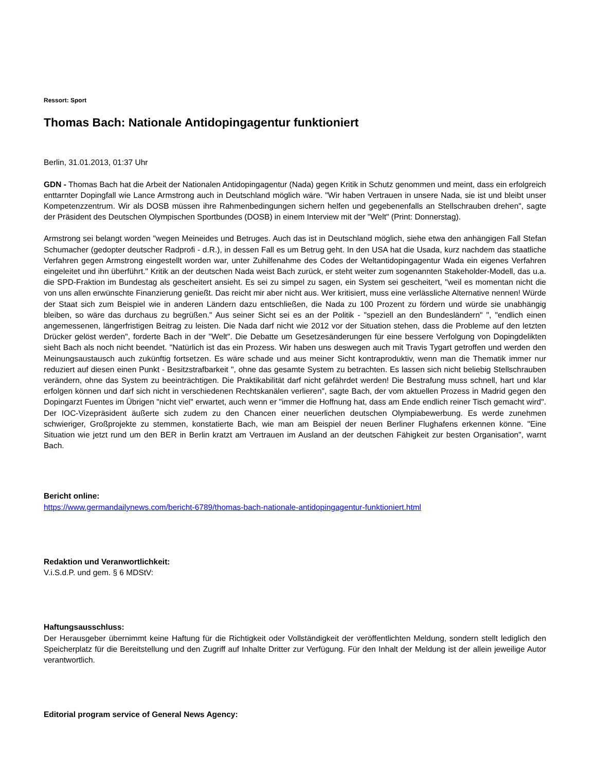Ressort: Sport
Thomas Bach: Nationale Antidopingagentur funktioniert
Berlin, 31.01.2013, 01:37 Uhr
GDN - Thomas Bach hat die Arbeit der Nationalen Antidopingagentur (Nada) gegen Kritik in Schutz genommen und meint, dass ein erfolgreich enttarnter Dopingfall wie Lance Armstrong auch in Deutschland möglich wäre. "Wir haben Vertrauen in unsere Nada, sie ist und bleibt unser Kompetenzzentrum. Wir als DOSB müssen ihre Rahmenbedingungen sichern helfen und gegebenenfalls an Stellschrauben drehen", sagte der Präsident des Deutschen Olympischen Sportbundes (DOSB) in einem Interview mit der "Welt" (Print: Donnerstag).
Armstrong sei belangt worden "wegen Meineides und Betruges. Auch das ist in Deutschland möglich, siehe etwa den anhängigen Fall Stefan Schumacher (gedopter deutscher Radprofi - d.R.), in dessen Fall es um Betrug geht. In den USA hat die Usada, kurz nachdem das staatliche Verfahren gegen Armstrong eingestellt worden war, unter Zuhilfenahme des Codes der Weltantidopingagentur Wada ein eigenes Verfahren eingeleitet und ihn überführt." Kritik an der deutschen Nada weist Bach zurück, er steht weiter zum sogenannten Stakeholder-Modell, das u.a. die SPD-Fraktion im Bundestag als gescheitert ansieht. Es sei zu simpel zu sagen, ein System sei gescheitert, "weil es momentan nicht die von uns allen erwünschte Finanzierung genießt. Das reicht mir aber nicht aus. Wer kritisiert, muss eine verlässliche Alternative nennen! Würde der Staat sich zum Beispiel wie in anderen Ländern dazu entschließen, die Nada zu 100 Prozent zu fördern und würde sie unabhängig bleiben, so wäre das durchaus zu begrüßen." Aus seiner Sicht sei es an der Politik - "speziell an den Bundesländern" ", "endlich einen angemessenen, längerfristigen Beitrag zu leisten. Die Nada darf nicht wie 2012 vor der Situation stehen, dass die Probleme auf den letzten Drücker gelöst werden", forderte Bach in der "Welt". Die Debatte um Gesetzesänderungen für eine bessere Verfolgung von Dopingdelikten sieht Bach als noch nicht beendet. "Natürlich ist das ein Prozess. Wir haben uns deswegen auch mit Travis Tygart getroffen und werden den Meinungsaustausch auch zukünftig fortsetzen. Es wäre schade und aus meiner Sicht kontraproduktiv, wenn man die Thematik immer nur reduziert auf diesen einen Punkt - Besitzstrafbarkeit ", ohne das gesamte System zu betrachten. Es lassen sich nicht beliebig Stellschrauben verändern, ohne das System zu beeinträchtigen. Die Praktikabilität darf nicht gefährdet werden! Die Bestrafung muss schnell, hart und klar erfolgen können und darf sich nicht in verschiedenen Rechtskanälen verlieren", sagte Bach, der vom aktuellen Prozess in Madrid gegen den Dopingarzt Fuentes im Übrigen "nicht viel" erwartet, auch wenn er "immer die Hoffnung hat, dass am Ende endlich reiner Tisch gemacht wird". Der IOC-Vizepräsident äußerte sich zudem zu den Chancen einer neuerlichen deutschen Olympiabewerbung. Es werde zunehmen schwieriger, Großprojekte zu stemmen, konstatierte Bach, wie man am Beispiel der neuen Berliner Flughafens erkennen könne. "Eine Situation wie jetzt rund um den BER in Berlin kratzt am Vertrauen im Ausland an der deutschen Fähigkeit zur besten Organisation", warnt Bach.
Bericht online:
https://www.germandailynews.com/bericht-6789/thomas-bach-nationale-antidopingagentur-funktioniert.html
Redaktion und Veranwortlichkeit:
V.i.S.d.P. und gem. § 6 MDStV:
Haftungsausschluss:
Der Herausgeber übernimmt keine Haftung für die Richtigkeit oder Vollständigkeit der veröffentlichten Meldung, sondern stellt lediglich den Speicherplatz für die Bereitstellung und den Zugriff auf Inhalte Dritter zur Verfügung. Für den Inhalt der Meldung ist der allein jeweilige Autor verantwortlich.
Editorial program service of General News Agency: